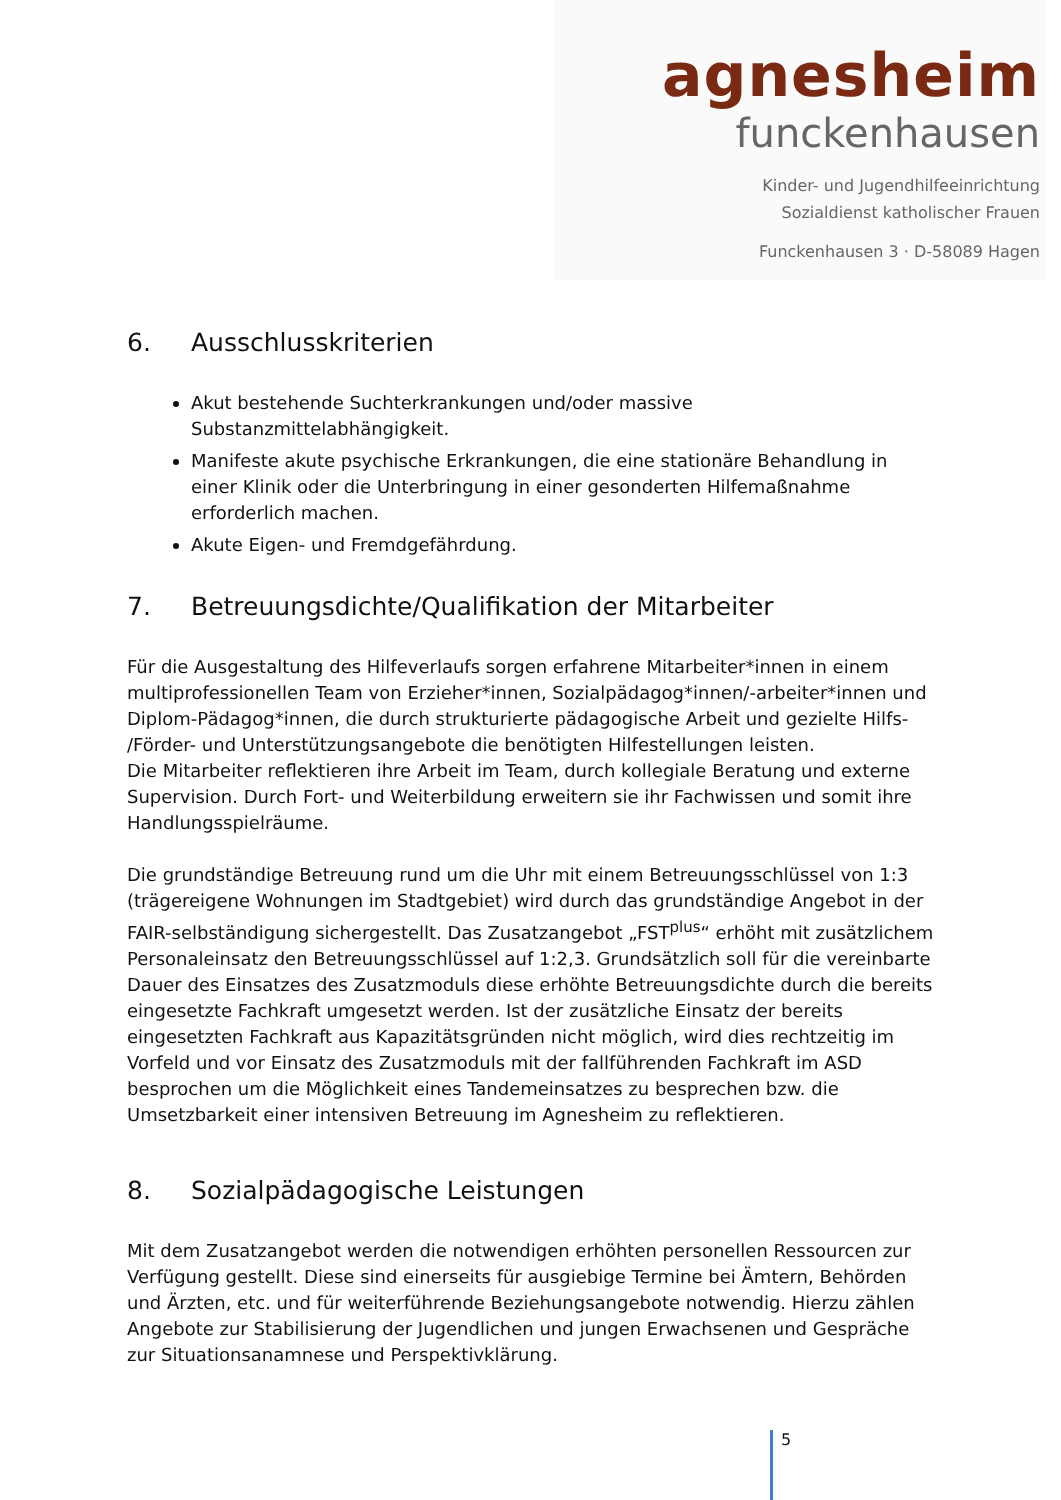agnesheim
funckenhausen
Kinder- und Jugendhilfeeinrichtung
Sozialdienst katholischer Frauen
Funckenhausen 3 · D-58089 Hagen
6. Ausschlusskriterien
Akut bestehende Suchterkrankungen und/oder massive Substanzmittelabhängigkeit.
Manifeste akute psychische Erkrankungen, die eine stationäre Behandlung in einer Klinik oder die Unterbringung in einer gesonderten Hilfemaßnahme erforderlich machen.
Akute Eigen- und Fremdgefährdung.
7. Betreuungsdichte/Qualifikation der Mitarbeiter
Für die Ausgestaltung des Hilfeverlaufs sorgen erfahrene Mitarbeiter*innen in einem multiprofessionellen Team von Erzieher*innen, Sozialpädagog*innen/-arbeiter*innen und Diplom-Pädagog*innen, die durch strukturierte pädagogische Arbeit und gezielte Hilfs- /Förder- und Unterstützungsangebote die benötigten Hilfestellungen leisten.
Die Mitarbeiter reflektieren ihre Arbeit im Team, durch kollegiale Beratung und externe Supervision. Durch Fort- und Weiterbildung erweitern sie ihr Fachwissen und somit ihre Handlungsspielräume.
Die grundständige Betreuung rund um die Uhr mit einem Betreuungsschlüssel von 1:3 (trägereigene Wohnungen im Stadtgebiet) wird durch das grundständige Angebot in der FAIR-selbständigung sichergestellt. Das Zusatzangebot „FST<sup>plus</sup>“ erhöht mit zusätzlichem Personaleinsatz den Betreuungsschlüssel auf 1:2,3. Grundsätzlich soll für die vereinbarte Dauer des Einsatzes des Zusatzmoduls diese erhöhte Betreuungsdichte durch die bereits eingesetzte Fachkraft umgesetzt werden. Ist der zusätzliche Einsatz der bereits eingesetzten Fachkraft aus Kapazitätsgründen nicht möglich, wird dies rechtzeitig im Vorfeld und vor Einsatz des Zusatzmoduls mit der fallführenden Fachkraft im ASD besprochen um die Möglichkeit eines Tandemeinsatzes zu besprechen bzw. die Umsetzbarkeit einer intensiven Betreuung im Agnesheim zu reflektieren.
8. Sozialpädagogische Leistungen
Mit dem Zusatzangebot werden die notwendigen erhöhten personellen Ressourcen zur Verfügung gestellt. Diese sind einerseits für ausgiebige Termine bei Ämtern, Behörden und Ärzten, etc. und für weiterführende Beziehungsangebote notwendig. Hierzu zählen Angebote zur Stabilisierung der Jugendlichen und jungen Erwachsenen und Gespräche zur Situationsanamnese und Perspektivklärung.
5